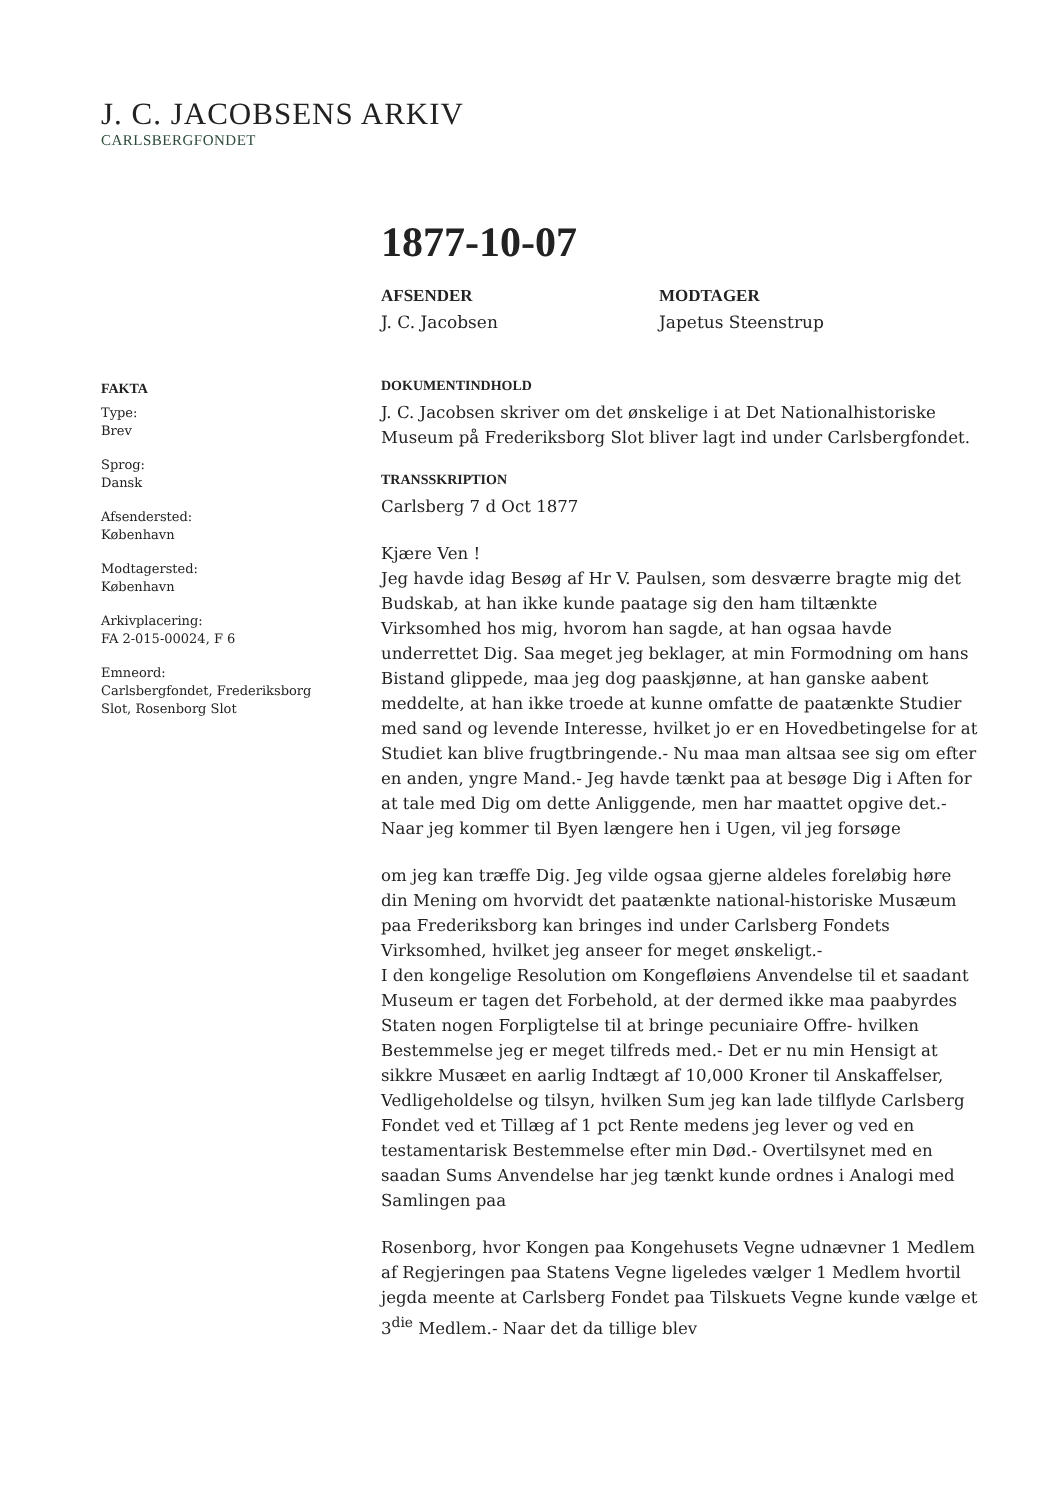J. C. JACOBSENS ARKIV
CARLSBERGFONDET
FAKTA
Type:
Brev
Sprog:
Dansk
Afsendersted:
København
Modtagersted:
København
Arkivplacering:
FA 2-015-00024, F 6
Emneord:
Carlsbergfondet, Frederiksborg Slot, Rosenborg Slot
1877-10-07
AFSENDER
J. C. Jacobsen
MODTAGER
Japetus Steenstrup
DOKUMENTINDHOLD
J. C. Jacobsen skriver om det ønskelige i at Det Nationalhistoriske Museum på Frederiksborg Slot bliver lagt ind under Carlsbergfondet.
TRANSSKRIPTION
Carlsberg 7 d Oct 1877
Kjære Ven !
Jeg havde idag Besøg af Hr V. Paulsen, som desværre bragte mig det Budskab, at han ikke kunde paatage sig den ham tiltænkte Virksomhed hos mig, hvorom han sagde, at han ogsaa havde underrettet Dig. Saa meget jeg beklager, at min Formodning om hans Bistand glippede, maa jeg dog paaskjønne, at han ganske aabent meddelte, at han ikke troede at kunne omfatte de paatænkte Studier med sand og levende Interesse, hvilket jo er en Hovedbetingelse for at Studiet kan blive frugtbringende.- Nu maa man altsaa see sig om efter en anden, yngre Mand.- Jeg havde tænkt paa at besøge Dig i Aften for at tale med Dig om dette Anliggende, men har maattet opgive det.- Naar jeg kommer til Byen længere hen i Ugen, vil jeg forsøge
om jeg kan træffe Dig. Jeg vilde ogsaa gjerne aldeles foreløbig høre din Mening om hvorvidt det paatænkte national-historiske Musæum paa Frederiksborg kan bringes ind under Carlsberg Fondets Virksomhed, hvilket jeg anseer for meget ønskeligt.-
I den kongelige Resolution om Kongefløiens Anvendelse til et saadant Museum er tagen det Forbehold, at der dermed ikke maa paabyrdes Staten nogen Forpligtelse til at bringe pecuniaire Offre- hvilken Bestemmelse jeg er meget tilfreds med.- Det er nu min Hensigt at sikkre Musæet en aarlig Indtægt af 10,000 Kroner til Anskaffelser, Vedligeholdelse og tilsyn, hvilken Sum jeg kan lade tilflyde Carlsberg Fondet ved et Tillæg af 1 pct Rente medens jeg lever og ved en testamentarisk Bestemmelse efter min Død.- Overtilsynet med en saadan Sums Anvendelse har jeg tænkt kunde ordnes i Analogi med Samlingen paa
Rosenborg, hvor Kongen paa Kongehusets Vegne udnævner 1 Medlem af Regjeringen paa Statens Vegne ligeledes vælger 1 Medlem hvortil jegda meente at Carlsberg Fondet paa Tilskuets Vegne kunde vælge et 3<sup>die</sup> Medlem.- Naar det da tillige blev